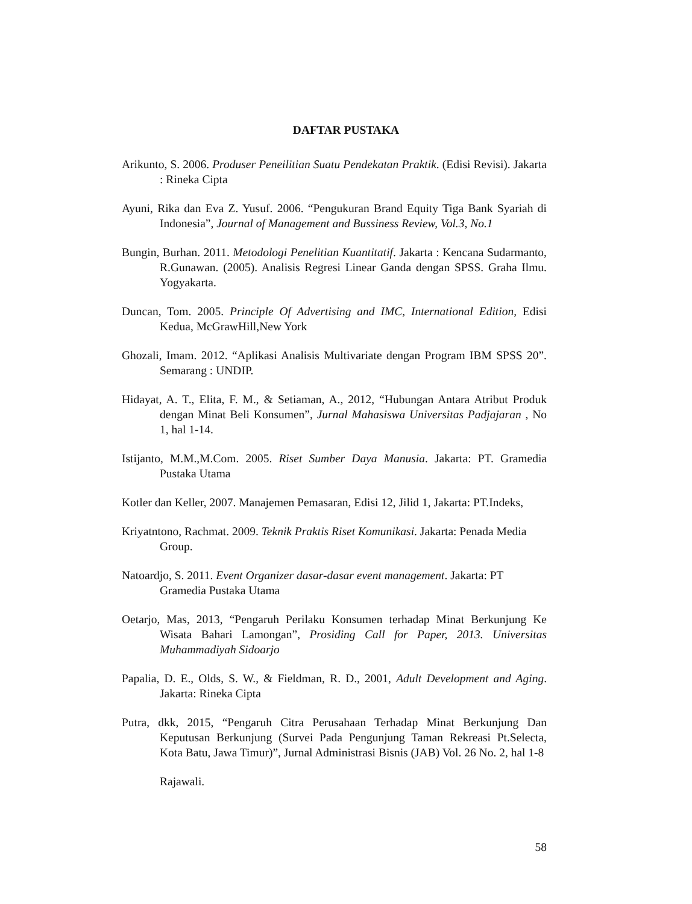DAFTAR PUSTAKA
Arikunto, S. 2006. Produser Peneilitian Suatu Pendekatan Praktik. (Edisi Revisi). Jakarta : Rineka Cipta
Ayuni, Rika dan Eva Z. Yusuf. 2006. “Pengukuran Brand Equity Tiga Bank Syariah di Indonesia”, Journal of Management and Bussiness Review, Vol.3, No.1
Bungin, Burhan. 2011. Metodologi Penelitian Kuantitatif. Jakarta : Kencana Sudarmanto, R.Gunawan. (2005). Analisis Regresi Linear Ganda dengan SPSS. Graha Ilmu. Yogyakarta.
Duncan, Tom. 2005. Principle Of Advertising and IMC, International Edition, Edisi Kedua, McGrawHill,New York
Ghozali, Imam. 2012. “Aplikasi Analisis Multivariate dengan Program IBM SPSS 20”. Semarang : UNDIP.
Hidayat, A. T., Elita, F. M., & Setiaman, A., 2012, “Hubungan Antara Atribut Produk dengan Minat Beli Konsumen”, Jurnal Mahasiswa Universitas Padjajaran , No 1, hal 1-14.
Istijanto, M.M.,M.Com. 2005. Riset Sumber Daya Manusia. Jakarta: PT. Gramedia Pustaka Utama
Kotler dan Keller, 2007. Manajemen Pemasaran, Edisi 12, Jilid 1, Jakarta: PT.Indeks,
Kriyatntono, Rachmat. 2009. Teknik Praktis Riset Komunikasi. Jakarta: Penada Media Group.
Natoardjo, S. 2011. Event Organizer dasar-dasar event management. Jakarta: PT Gramedia Pustaka Utama
Oetarjo, Mas, 2013, “Pengaruh Perilaku Konsumen terhadap Minat Berkunjung Ke Wisata Bahari Lamongan”, Prosiding Call for Paper, 2013. Universitas Muhammadiyah Sidoarjo
Papalia, D. E., Olds, S. W., & Fieldman, R. D., 2001, Adult Development and Aging. Jakarta: Rineka Cipta
Putra, dkk, 2015, “Pengaruh Citra Perusahaan Terhadap Minat Berkunjung Dan Keputusan Berkunjung (Survei Pada Pengunjung Taman Rekreasi Pt.Selecta, Kota Batu, Jawa Timur)”, Jurnal Administrasi Bisnis (JAB) Vol. 26 No. 2, hal 1-8
Rajawali.
58